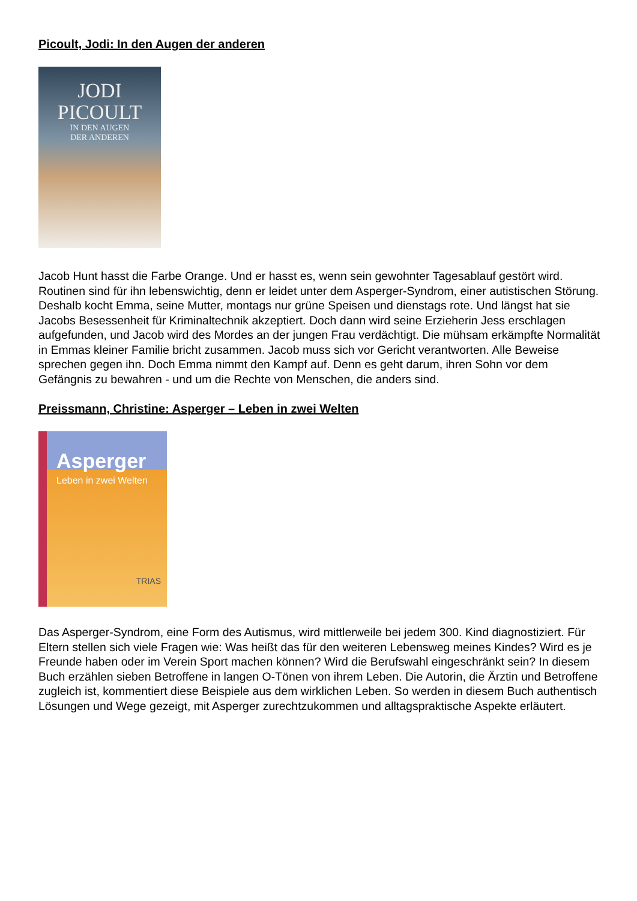Picoult, Jodi: In den Augen der anderen
JODI
PICOULT
IN DEN AUGEN
DER ANDEREN
Jacob Hunt hasst die Farbe Orange. Und er hasst es, wenn sein gewohnter Tagesablauf gestört wird. Routinen sind für ihn lebenswichtig, denn er leidet unter dem Asperger-Syndrom, einer autistischen Störung. Deshalb kocht Emma, seine Mutter, montags nur grüne Speisen und dienstags rote. Und längst hat sie Jacobs Besessenheit für Kriminaltechnik akzeptiert. Doch dann wird seine Erzieherin Jess erschlagen aufgefunden, und Jacob wird des Mordes an der jungen Frau verdächtigt. Die mühsam erkämpfte Normalität in Emmas kleiner Familie bricht zusammen. Jacob muss sich vor Gericht verantworten. Alle Beweise sprechen gegen ihn. Doch Emma nimmt den Kampf auf. Denn es geht darum, ihren Sohn vor dem Gefängnis zu bewahren - und um die Rechte von Menschen, die anders sind.
Preissmann, Christine: Asperger – Leben in zwei Welten
Asperger
Leben in zwei Welten
TRIAS
Das Asperger-Syndrom, eine Form des Autismus, wird mittlerweile bei jedem 300. Kind diagnostiziert. Für Eltern stellen sich viele Fragen wie: Was heißt das für den weiteren Lebensweg meines Kindes? Wird es je Freunde haben oder im Verein Sport machen können? Wird die Berufswahl eingeschränkt sein? In diesem Buch erzählen sieben Betroffene in langen O-Tönen von ihrem Leben. Die Autorin, die Ärztin und Betroffene zugleich ist, kommentiert diese Beispiele aus dem wirklichen Leben. So werden in diesem Buch authentisch Lösungen und Wege gezeigt, mit Asperger zurechtzukommen und alltagspraktische Aspekte erläutert.